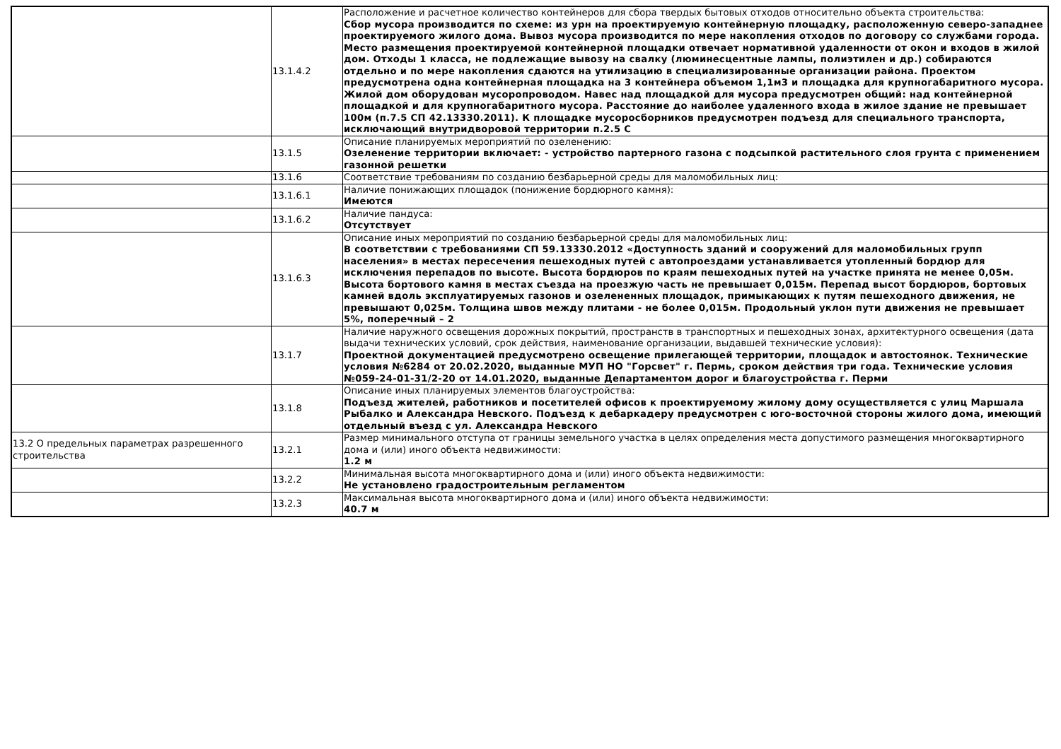| | 13.1.4.2 | Расположение и расчетное количество контейнеров для сбора твердых бытовых отходов относительно объекта строительства: Сбор мусора производится по схеме: из урн на проектируемую контейнерную площадку, расположенную северо-западнее проектируемого жилого дома. Вывоз мусора производится по мере накопления отходов по договору со службами города. Место размещения проектируемой контейнерной площадки отвечает нормативной удаленности от окон и входов в жилой дом. Отходы 1 класса, не подлежащие вывозу на свалку (люминесцентные лампы, полиэтилен и др.) собираются отдельно и по мере накопления сдаются на утилизацию в специализированные организации района. Проектом предусмотрена одна контейнерная площадка на 3 контейнера объемом 1,1м3 и площадка для крупногабаритного мусора. Жилой дом оборудован мусоропроводом. Навес над площадкой для мусора предусмотрен общий: над контейнерной площадкой и для крупногабаритного мусора. Расстояние до наиболее удаленного входа в жилое здание не превышает 100м (п.7.5 СП 42.13330.2011). К площадке мусоросборников предусмотрен подъезд для специального транспорта, исключающий внутридворовой территории п.2.5 С |
| | 13.1.5 | Описание планируемых мероприятий по озеленению: Озеленение территории включает: - устройство партерного газона с подсыпкой растительного слоя грунта с применением газонной решетки |
| | 13.1.6 | Соответствие требованиям по созданию безбарьерной среды для маломобильных лиц: |
| | 13.1.6.1 | Наличие понижающих площадок (понижение бордюрного камня): Имеются |
| | 13.1.6.2 | Наличие пандуса: Отсутствует |
| | 13.1.6.3 | Описание иных мероприятий по созданию безбарьерной среды для маломобильных лиц: В соответствии с требованиями СП 59.13330.2012 «Доступность зданий и сооружений для маломобильных групп населения» в местах пересечения пешеходных путей с автопроездами устанавливается утопленный бордюр для исключения перепадов по высоте. Высота бордюров по краям пешеходных путей на участке принята не менее 0,05м. Высота бортового камня в местах съезда на проезжую часть не превышает 0,015м. Перепад высот бордюров, бортовых камней вдоль эксплуатируемых газонов и озелененных площадок, примыкающих к путям пешеходного движения, не превышают 0,025м. Толщина швов между плитами - не более 0,015м. Продольный уклон пути движения не превышает 5%, поперечный – 2 |
| | 13.1.7 | Наличие наружного освещения дорожных покрытий, пространств в транспортных и пешеходных зонах, архитектурного освещения (дата выдачи технических условий, срок действия, наименование организации, выдавшей технические условия): Проектной документацией предусмотрено освещение прилегающей территории, площадок и автостоянок. Технические условия №6284 от 20.02.2020, выданные МУП НО "Горсвет" г. Пермь, сроком действия три года. Технические условия №059-24-01-31/2-20 от 14.01.2020, выданные Департаментом дорог и благоустройства г. Перми |
| | 13.1.8 | Описание иных планируемых элементов благоустройства: Подъезд жителей, работников и посетителей офисов к проектируемому жилому дому осуществляется с улиц Маршала Рыбалко и Александра Невского. Подъезд к дебаркадеру предусмотрен с юго-восточной стороны жилого дома, имеющий отдельный въезд с ул. Александра Невского |
| 13.2 О предельных параметрах разрешенного строительства | 13.2.1 | Размер минимального отступа от границы земельного участка в целях определения места допустимого размещения многоквартирного дома и (или) иного объекта недвижимости: 1.2 м |
| | 13.2.2 | Минимальная высота многоквартирного дома и (или) иного объекта недвижимости: Не установлено градостроительным регламентом |
| | 13.2.3 | Максимальная высота многоквартирного дома и (или) иного объекта недвижимости: 40.7 м |